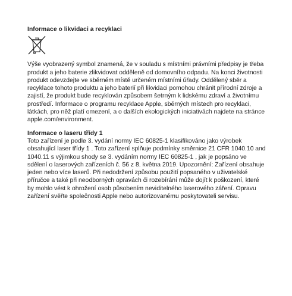Informace o likvidaci a recyklaci
Výše vyobrazený symbol znamená, že v souladu s místními právními předpisy je třeba produkt a jeho baterie zlikvidovat odděleně od domovního odpadu. Na konci životnosti produkt odevzdejte ve sběrném místě určeném místními úřady. Oddělený sběr a recyklace tohoto produktu a jeho baterií při likvidaci pomohou chránit přírodní zdroje a zajistí, že produkt bude recyklován způsobem šetrným k lidskému zdraví a životnímu prostředí. Informace o programu recyklace Apple, sběrných místech pro recyklaci, látkách, pro něž platí omezení, a o dalších ekologických iniciativách najdete na stránce apple.com/environment.
Informace o laseru třídy 1
Toto zařízení je podle 3. vydání normy IEC 60825-1 klasifikováno jako výrobek obsahující laser třídy 1 . Toto zařízení splňuje podmínky směrnice 21 CFR 1040.10 and 1040.11 s výjimkou shody se 3. vydáním normy IEC 60825-1 , jak je popsáno ve sdělení o laserových zařízeních č. 56 z 8. května 2019. Upozornění: Zařízení obsahuje jeden nebo více laserů. Při nedodržení způsobu použití popsaného v uživatelské příručce a také při neodborných opravách či rozebírání může dojít k poškození, které by mohlo vést k ohrožení osob působením neviditelného laserového záření. Opravu zařízení svěřte společnosti Apple nebo autorizovanému poskytovateli servisu.